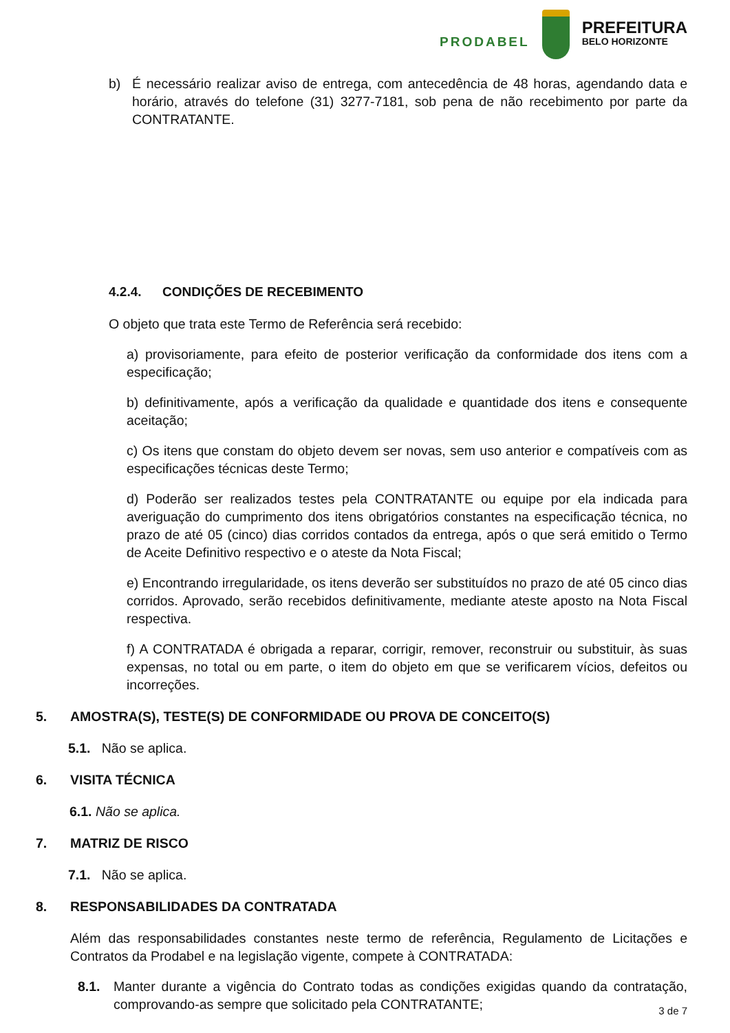PRODABEL
PREFEITURA
BELO HORIZONTE
b) É necessário realizar aviso de entrega, com antecedência de 48 horas, agendando data e horário, através do telefone (31) 3277-7181, sob pena de não recebimento por parte da CONTRATANTE.
4.2.4. CONDIÇÕES DE RECEBIMENTO
O objeto que trata este Termo de Referência será recebido:
a) provisoriamente, para efeito de posterior verificação da conformidade dos itens com a especificação;
b) definitivamente, após a verificação da qualidade e quantidade dos itens e consequente aceitação;
c) Os itens que constam do objeto devem ser novas, sem uso anterior e compatíveis com as especificações técnicas deste Termo;
d) Poderão ser realizados testes pela CONTRATANTE ou equipe por ela indicada para averiguação do cumprimento dos itens obrigatórios constantes na especificação técnica, no prazo de até 05 (cinco) dias corridos contados da entrega, após o que será emitido o Termo de Aceite Definitivo respectivo e o ateste da Nota Fiscal;
e) Encontrando irregularidade, os itens deverão ser substituídos no prazo de até 05 cinco dias corridos. Aprovado, serão recebidos definitivamente, mediante ateste aposto na Nota Fiscal respectiva.
f) A CONTRATADA é obrigada a reparar, corrigir, remover, reconstruir ou substituir, às suas expensas, no total ou em parte, o item do objeto em que se verificarem vícios, defeitos ou incorreções.
5. AMOSTRA(S), TESTE(S) DE CONFORMIDADE OU PROVA DE CONCEITO(S)
5.1. Não se aplica.
6. VISITA TÉCNICA
6.1. Não se aplica.
7. MATRIZ DE RISCO
7.1. Não se aplica.
8. RESPONSABILIDADES DA CONTRATADA
Além das responsabilidades constantes neste termo de referência, Regulamento de Licitações e Contratos da Prodabel e na legislação vigente, compete à CONTRATADA:
8.1. Manter durante a vigência do Contrato todas as condições exigidas quando da contratação, comprovando-as sempre que solicitado pela CONTRATANTE;
3 de 7